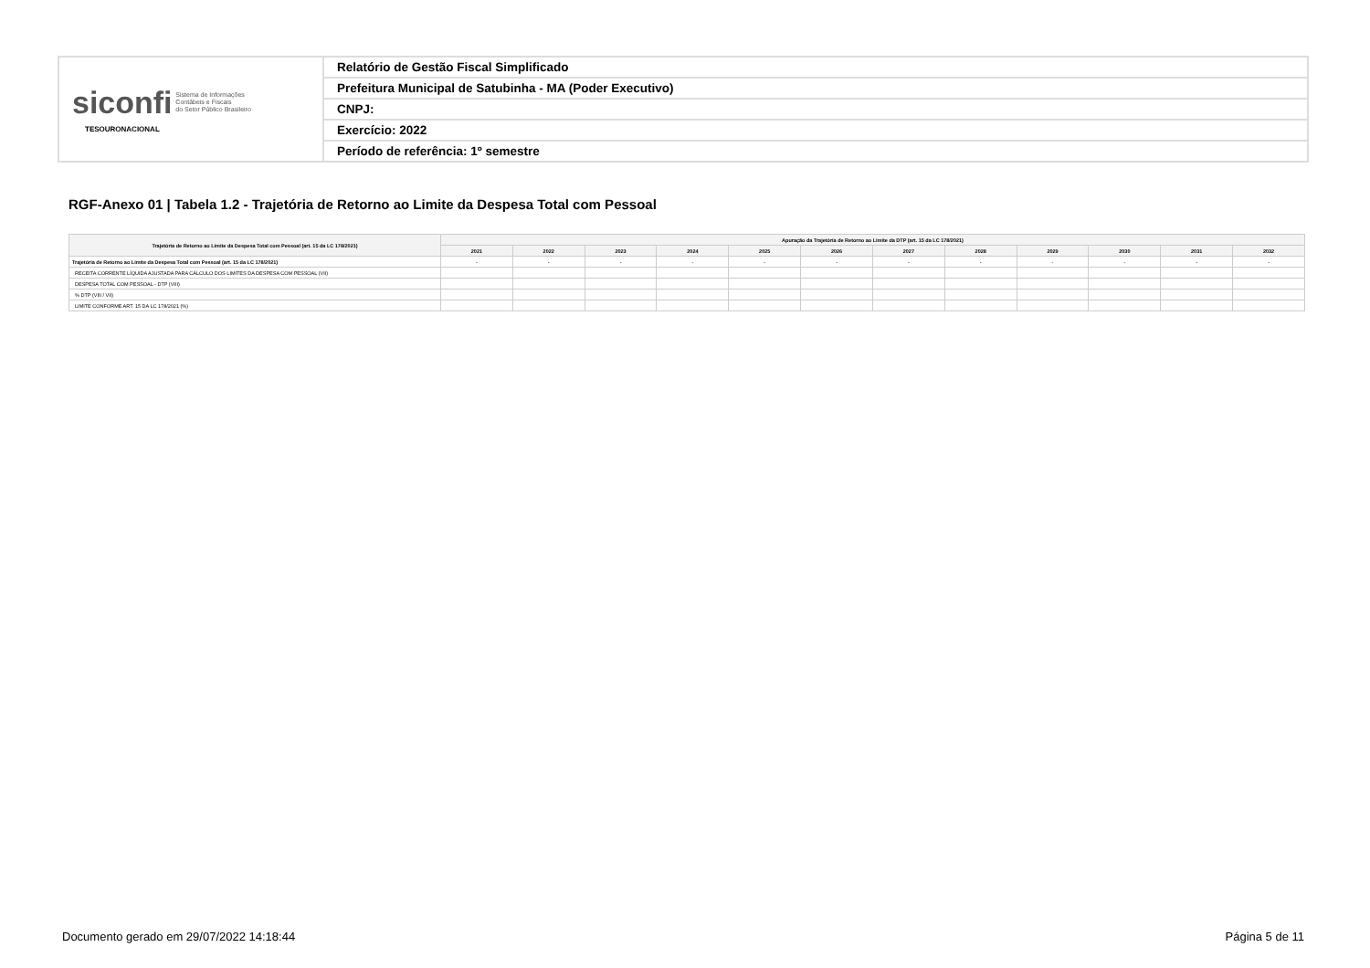| siconfi Sistema de Informações Contábeis e Fiscais do Setor Público Brasileiro TESOURONACIONAL | Relatório de Gestão Fiscal Simplificado |
| | Prefeitura Municipal de Satubinha - MA (Poder Executivo) |
| | CNPJ: |
| | Exercício: 2022 |
| | Período de referência: 1º semestre |
RGF-Anexo 01 | Tabela 1.2 - Trajetória de Retorno ao Limite da Despesa Total com Pessoal
| Trajetória de Retorno ao Limite da Despesa Total com Pessoal (art. 15 da LC 178/2021) | Apuração da Trajetória de Retorno ao Limite da DTP (art. 15 da LC 178/2021) | | | | | | | | | | | |
| --- | --- | --- | --- | --- | --- | --- | --- | --- | --- | --- | --- | --- |
| | 2021 | 2022 | 2023 | 2024 | 2025 | 2026 | 2027 | 2028 | 2029 | 2030 | 2031 | 2032 |
| Trajetória de Retorno ao Limite da Despesa Total com Pessoal (art. 15 da LC 178/2021) | - | - | - | - | - | - | - | - | - | - | - | - |
| RECEITA CORRENTE LÍQUIDA AJUSTADA PARA CÁLCULO DOS LIMITES DA DESPESA COM PESSOAL (VII) | | | | | | | | | | | | |
| DESPESA TOTAL COM PESSOAL - DTP (VIII) | | | | | | | | | | | | |
| % DTP (VIII / VII) | | | | | | | | | | | | |
| LIMITE CONFORME ART. 15 DA LC 178/2021 (%) | | | | | | | | | | | | |
Documento gerado em 29/07/2022 14:18:44
Página 5 de 11